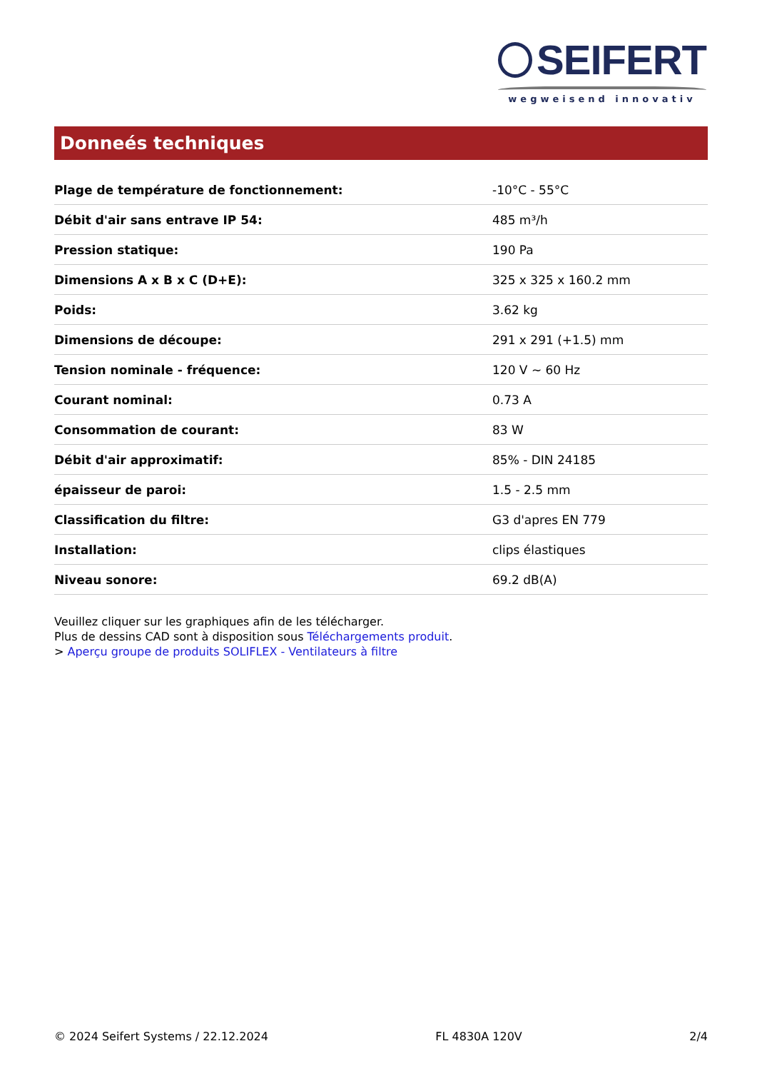SEIFERT
wegweisend innovativ
Donneés techniques
| Plage de température de fonctionnement: | -10°C - 55°C |
| Débit d'air sans entrave IP 54: | 485 m³/h |
| Pression statique: | 190 Pa |
| Dimensions A x B x C (D+E): | 325 x 325 x 160.2 mm |
| Poids: | 3.62 kg |
| Dimensions de découpe: | 291 x 291 (+1.5) mm |
| Tension nominale - fréquence: | 120 V ~ 60 Hz |
| Courant nominal: | 0.73 A |
| Consommation de courant: | 83 W |
| Débit d'air approximatif: | 85% - DIN 24185 |
| épaisseur de paroi: | 1.5 - 2.5 mm |
| Classification du filtre: | G3 d'apres EN 779 |
| Installation: | clips élastiques |
| Niveau sonore: | 69.2 dB(A) |
Veuillez cliquer sur les graphiques afin de les télécharger.
Plus de dessins CAD sont à disposition sous Téléchargements produit.
> Aperçu groupe de produits SOLIFLEX - Ventilateurs à filtre
© 2024 Seifert Systems / 22.12.2024 FL 4830A 120V 2/4